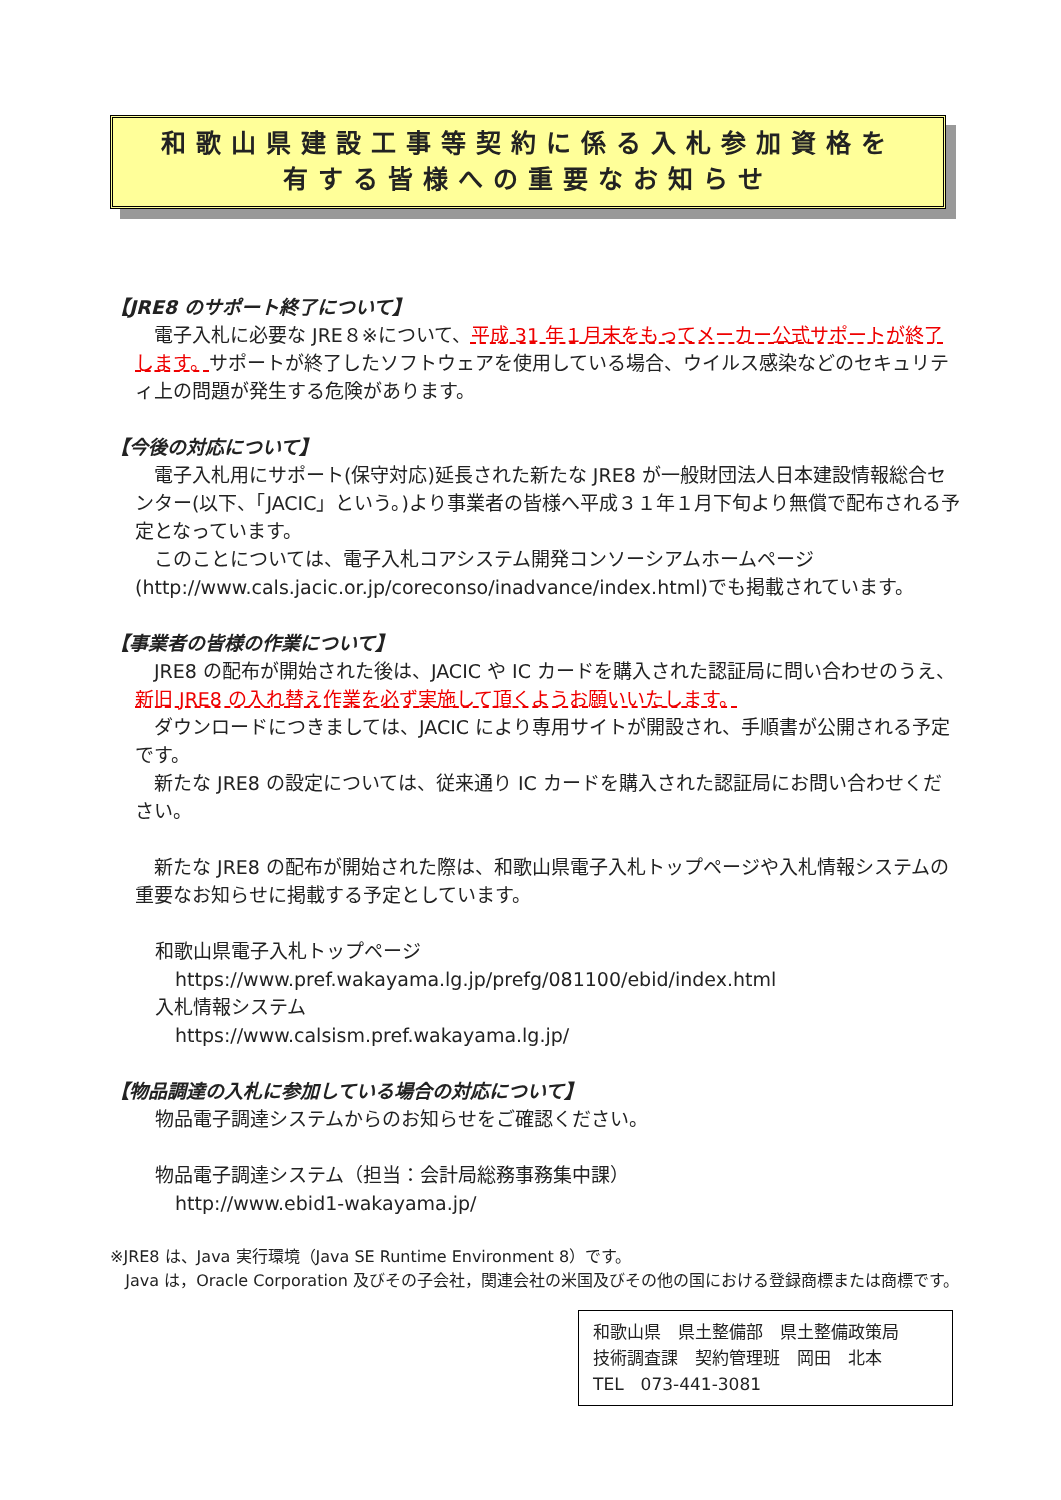和歌山県建設工事等契約に係る入札参加資格を
有する皆様への重要なお知らせ
【JRE8 のサポート終了について】
電子入札に必要な JRE８※について、平成 31 年１月末をもってメーカー公式サポートが終了します。サポートが終了したソフトウェアを使用している場合、ウイルス感染などのセキュリティ上の問題が発生する危険があります。
【今後の対応について】
電子入札用にサポート(保守対応)延長された新たな JRE8 が一般財団法人日本建設情報総合センター(以下、「JACIC」という。)より事業者の皆様へ平成３１年１月下旬より無償で配布される予定となっています。
このことについては、電子入札コアシステム開発コンソーシアムホームページ(http://www.cals.jacic.or.jp/coreconso/inadvance/index.html)でも掲載されています。
【事業者の皆様の作業について】
JRE8 の配布が開始された後は、JACIC や IC カードを購入された認証局に問い合わせのうえ、新旧 JRE8 の入れ替え作業を必ず実施して頂くようお願いいたします。
ダウンロードにつきましては、JACIC により専用サイトが開設され、手順書が公開される予定です。
新たな JRE8 の設定については、従来通り IC カードを購入された認証局にお問い合わせください。
新たな JRE8 の配布が開始された際は、和歌山県電子入札トップページや入札情報システムの重要なお知らせに掲載する予定としています。
和歌山県電子入札トップページ
https://www.pref.wakayama.lg.jp/prefg/081100/ebid/index.html
入札情報システム
https://www.calsism.pref.wakayama.lg.jp/
【物品調達の入札に参加している場合の対応について】
物品電子調達システムからのお知らせをご確認ください。
物品電子調達システム（担当：会計局総務事務集中課）
http://www.ebid1-wakayama.jp/
※JRE8 は、Java 実行環境（Java SE Runtime Environment 8）です。
Java は，Oracle Corporation 及びその子会社，関連会社の米国及びその他の国における登録商標または商標です。
和歌山県　県土整備部　県土整備政策局
技術調査課　契約管理班　岡田　北本
TEL　073-441-3081